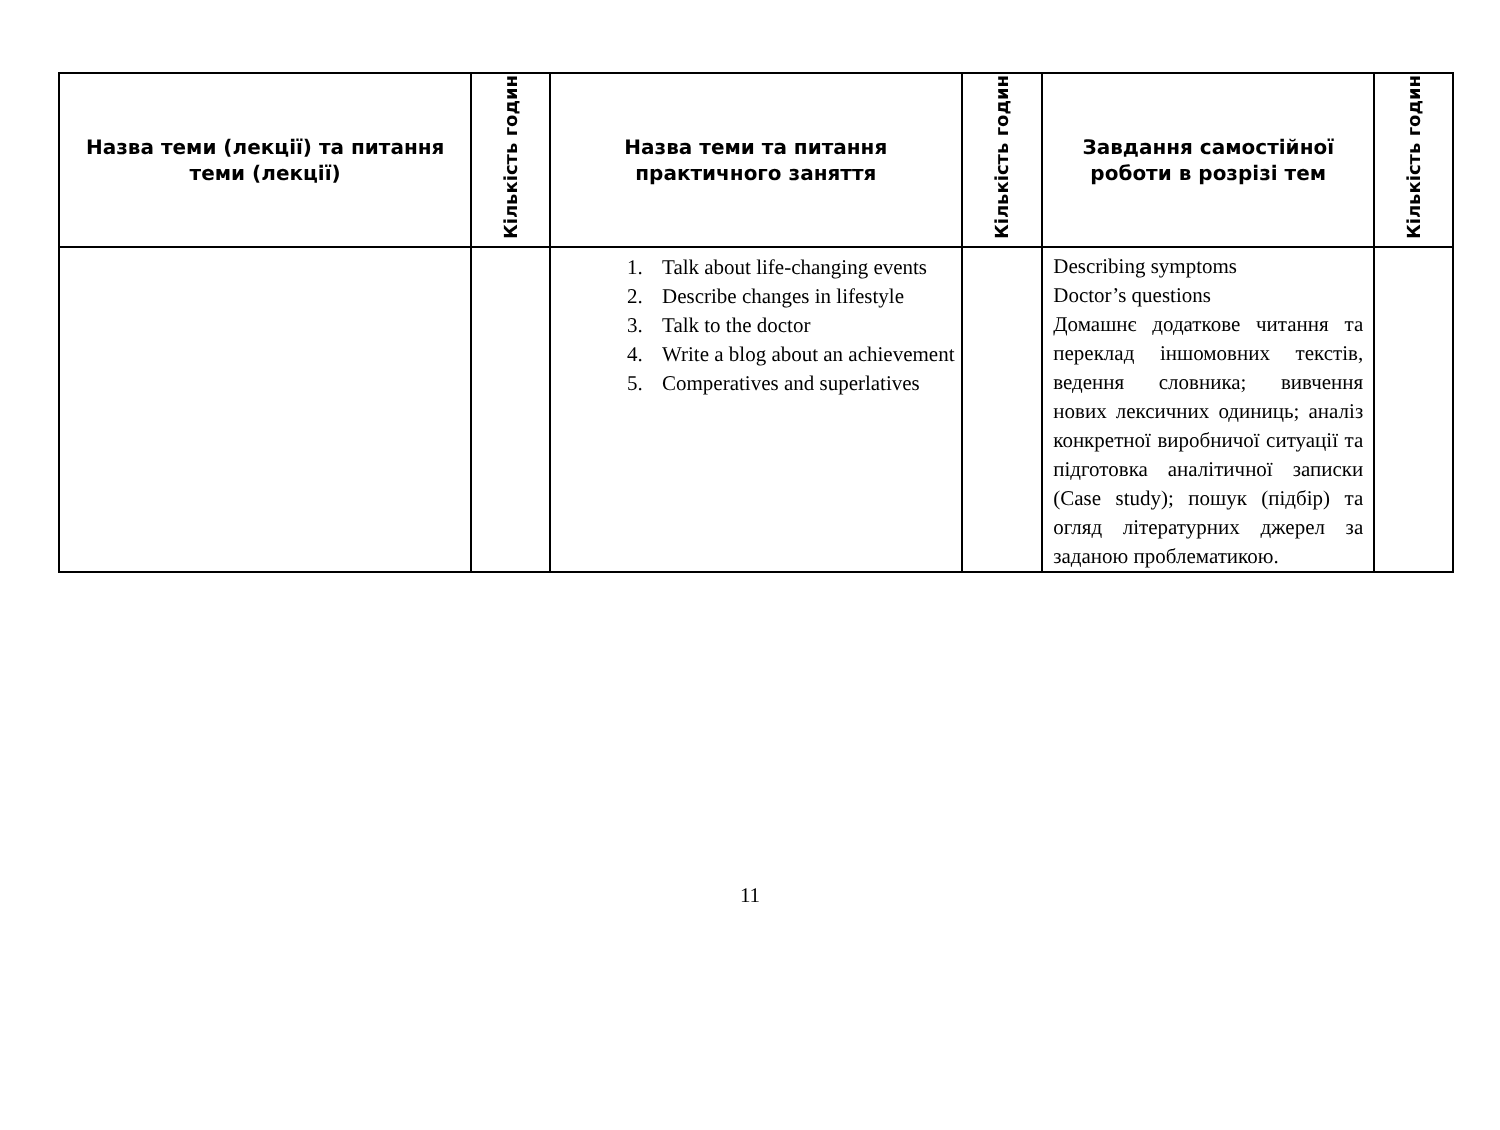| Назва теми (лекції) та питання теми (лекції) | Кількість годин | Назва теми та питання практичного заняття | Кількість годин | Завдання самостійної роботи в розрізі тем | Кількість годин |
| --- | --- | --- | --- | --- | --- |
| | | 1. Talk about life-changing events 2. Describe changes in lifestyle 3. Talk to the doctor 4. Write a blog about an achievement 5. Comperatives and superlatives | | Describing symptoms Doctor’s questions Домашнє додаткове читання та переклад іншомовних текстів, ведення словника; вивчення нових лексичних одиниць; аналіз конкретної виробничої ситуації та підготовка аналітичної записки (Case study); пошук (підбір) та огляд літературних джерел за заданою проблематикою. | |
11